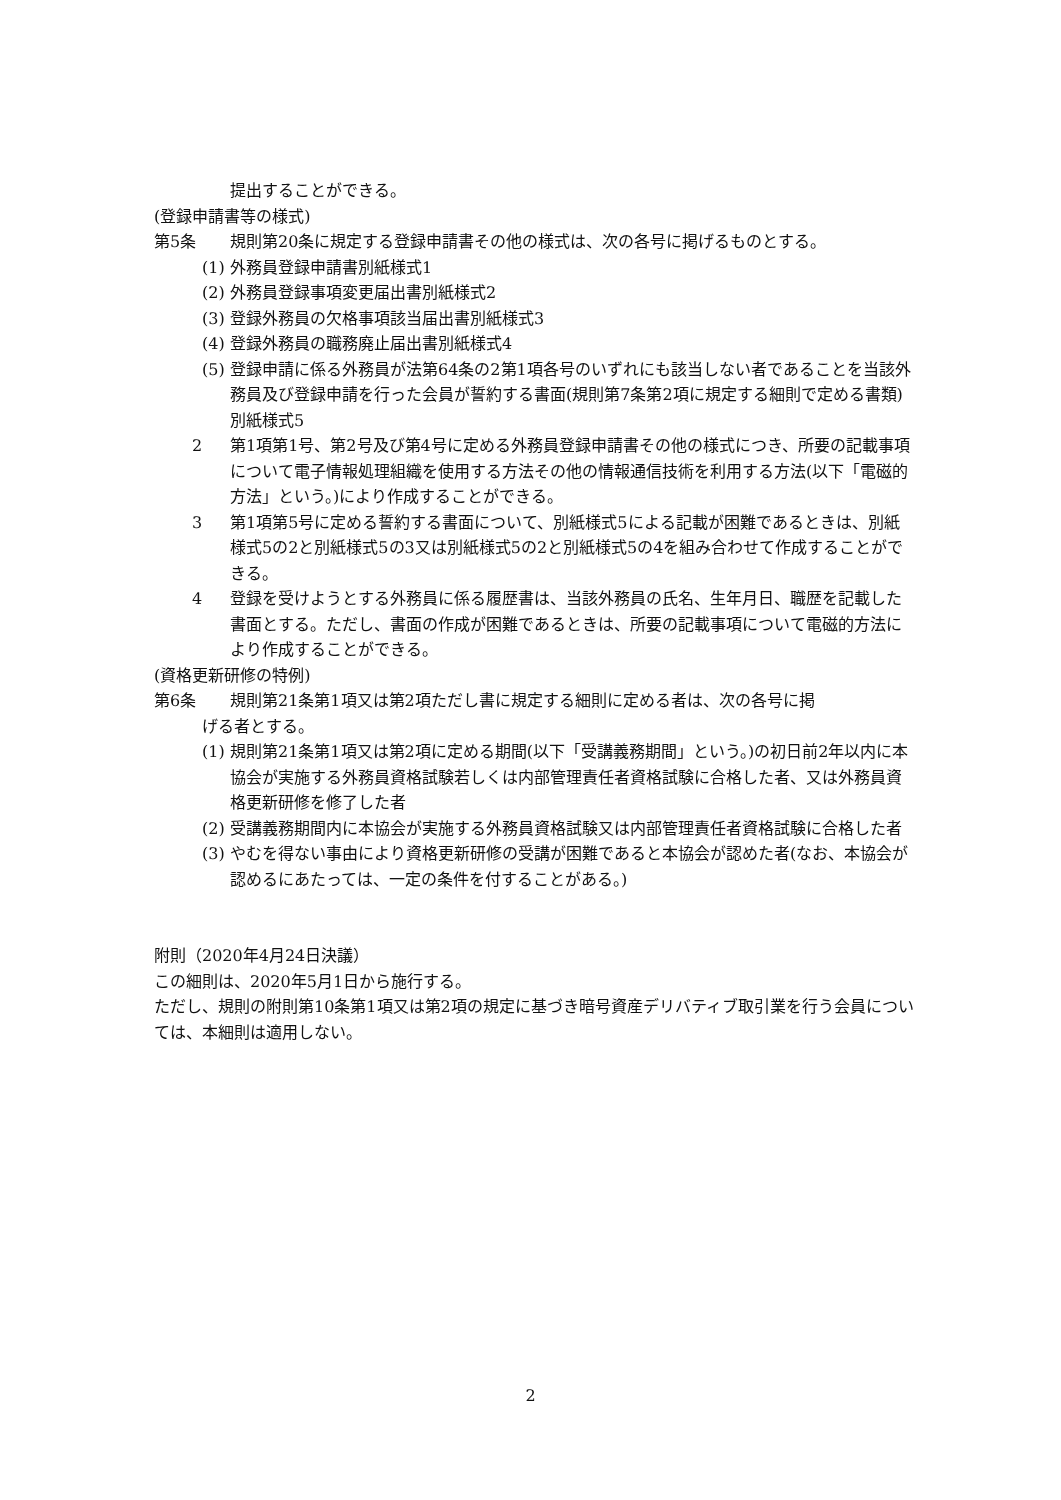提出することができる。
(登録申請書等の様式)
第5条 規則第20条に規定する登録申請書その他の様式は、次の各号に掲げるものとする。
(1) 外務員登録申請書別紙様式1
(2) 外務員登録事項変更届出書別紙様式2
(3) 登録外務員の欠格事項該当届出書別紙様式3
(4) 登録外務員の職務廃止届出書別紙様式4
(5) 登録申請に係る外務員が法第64条の2第1項各号のいずれにも該当しない者であることを当該外務員及び登録申請を行った会員が誓約する書面(規則第7条第2項に規定する細則で定める書類)別紙様式5
2 第1項第1号、第2号及び第4号に定める外務員登録申請書その他の様式につき、所要の記載事項について電子情報処理組織を使用する方法その他の情報通信技術を利用する方法(以下「電磁的方法」という。)により作成することができる。
3 第1項第5号に定める誓約する書面について、別紙様式5による記載が困難であるときは、別紙様式5の2と別紙様式5の3又は別紙様式5の2と別紙様式5の4を組み合わせて作成することができる。
4 登録を受けようとする外務員に係る履歴書は、当該外務員の氏名、生年月日、職歴を記載した書面とする。ただし、書面の作成が困難であるときは、所要の記載事項について電磁的方法により作成することができる。
(資格更新研修の特例)
第6条 規則第21条第1項又は第2項ただし書に規定する細則に定める者は、次の各号に掲
げる者とする。
(1) 規則第21条第1項又は第2項に定める期間(以下「受講義務期間」という。)の初日前2年以内に本協会が実施する外務員資格試験若しくは内部管理責任者資格試験に合格した者、又は外務員資格更新研修を修了した者
(2) 受講義務期間内に本協会が実施する外務員資格試験又は内部管理責任者資格試験に合格した者
(3) やむを得ない事由により資格更新研修の受講が困難であると本協会が認めた者(なお、本協会が認めるにあたっては、一定の条件を付することがある。)
附則（2020年4月24日決議）
この細則は、2020年5月1日から施行する。
ただし、規則の附則第10条第1項又は第2項の規定に基づき暗号資産デリバティブ取引業を行う会員については、本細則は適用しない。
2